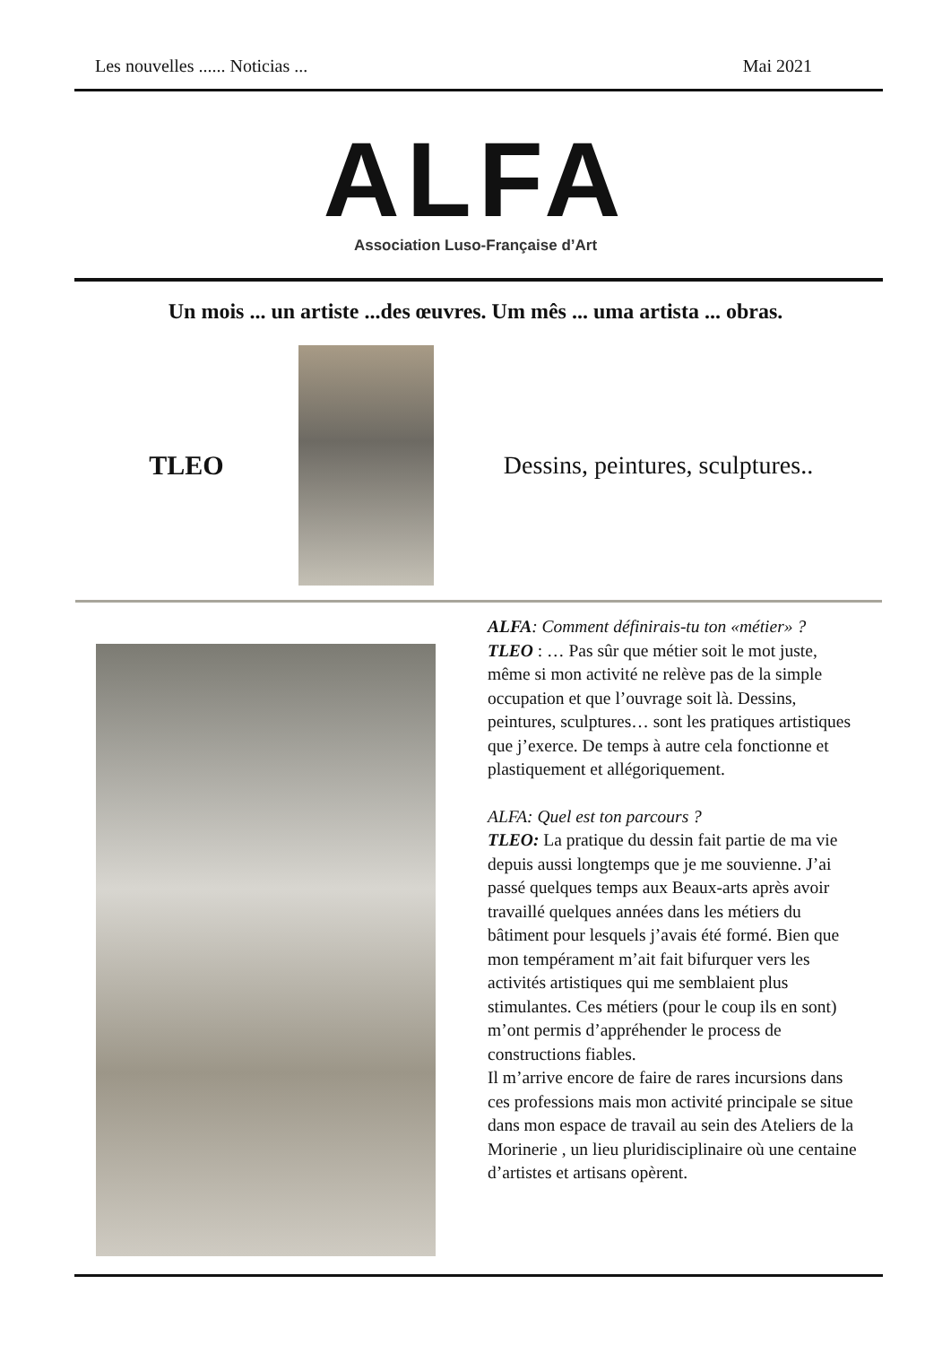Les nouvelles ...... Noticias ... Mai 2021
ALFA
Association Luso-Française d’Art
Un mois ... un artiste ...des œuvres. Um mês ... uma artista ... obras.
TLEO
Dessins, peintures, sculptures..
ALFA: Comment définirais-tu ton «métier» ?
TLEO : … Pas sûr que métier soit le mot juste, même si mon activité ne relève pas de la simple occupation et que l’ouvrage soit là. Dessins, peintures, sculptures… sont les pratiques artistiques que j’exerce. De temps à autre cela fonctionne et plastiquement et allégoriquement.
ALFA: Quel est ton parcours ?
TLEO: La pratique du dessin fait partie de ma vie depuis aussi longtemps que je me souvienne. J’ai passé quelques temps aux Beaux-arts après avoir travaillé quelques années dans les métiers du bâtiment pour lesquels j’avais été formé. Bien que mon tempérament m’ait fait bifurquer vers les activités artistiques qui me semblaient plus stimulantes. Ces métiers (pour le coup ils en sont) m’ont permis d’appréhender le process de constructions fiables.
Il m’arrive encore de faire de rares incursions dans ces professions mais mon activité principale se situe dans mon espace de travail au sein des Ateliers de la Morinerie , un lieu pluridisciplinaire où une centaine d’artistes et artisans opèrent.